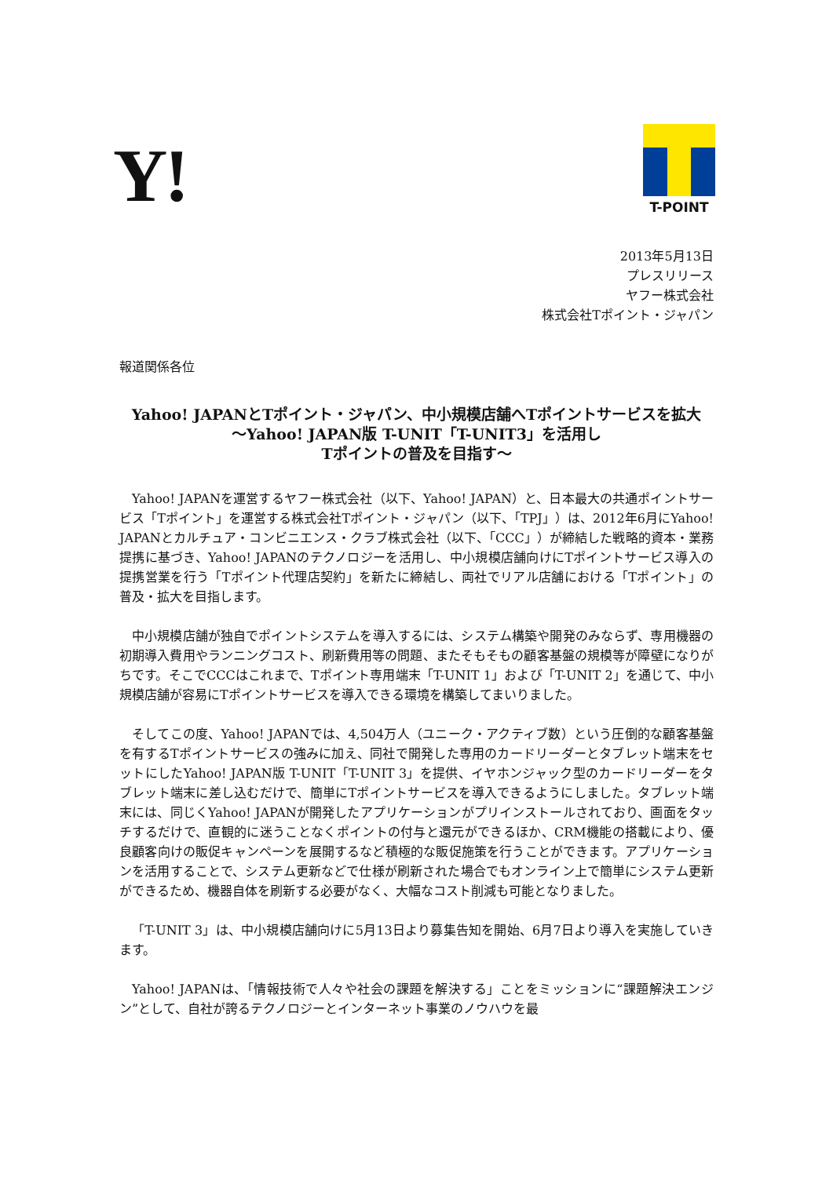Y!
T-POINT
2013年5月13日
プレスリリース
ヤフー株式会社
株式会社Tポイント・ジャパン
報道関係各位
Yahoo! JAPANとTポイント・ジャパン、中小規模店舗へTポイントサービスを拡大
〜Yahoo! JAPAN版 T-UNIT「T-UNIT3」を活用し
Tポイントの普及を目指す〜
Yahoo! JAPANを運営するヤフー株式会社（以下、Yahoo! JAPAN）と、日本最大の共通ポイントサービス「Tポイント」を運営する株式会社Tポイント・ジャパン（以下、「TPJ」）は、2012年6月にYahoo! JAPANとカルチュア・コンビニエンス・クラブ株式会社（以下、「CCC」）が締結した戦略的資本・業務提携に基づき、Yahoo! JAPANのテクノロジーを活用し、中小規模店舗向けにTポイントサービス導入の提携営業を行う「Tポイント代理店契約」を新たに締結し、両社でリアル店舗における「Tポイント」の普及・拡大を目指します。
中小規模店舗が独自でポイントシステムを導入するには、システム構築や開発のみならず、専用機器の初期導入費用やランニングコスト、刷新費用等の問題、またそもそもの顧客基盤の規模等が障壁になりがちです。そこでCCCはこれまで、Tポイント専用端末「T-UNIT 1」および「T-UNIT 2」を通じて、中小規模店舗が容易にTポイントサービスを導入できる環境を構築してまいりました。
そしてこの度、Yahoo! JAPANでは、4,504万人（ユニーク・アクティブ数）という圧倒的な顧客基盤を有するTポイントサービスの強みに加え、同社で開発した専用のカードリーダーとタブレット端末をセットにしたYahoo! JAPAN版 T-UNIT「T-UNIT 3」を提供、イヤホンジャック型のカードリーダーをタブレット端末に差し込むだけで、簡単にTポイントサービスを導入できるようにしました。タブレット端末には、同じくYahoo! JAPANが開発したアプリケーションがプリインストールされており、画面をタッチするだけで、直観的に迷うことなくポイントの付与と還元ができるほか、CRM機能の搭載により、優良顧客向けの販促キャンペーンを展開するなど積極的な販促施策を行うことができます。アプリケーションを活用することで、システム更新などで仕様が刷新された場合でもオンライン上で簡単にシステム更新ができるため、機器自体を刷新する必要がなく、大幅なコスト削減も可能となりました。
「T-UNIT 3」は、中小規模店舗向けに5月13日より募集告知を開始、6月7日より導入を実施していきます。
Yahoo! JAPANは、「情報技術で人々や社会の課題を解決する」ことをミッションに“課題解決エンジン”として、自社が誇るテクノロジーとインターネット事業のノウハウを最